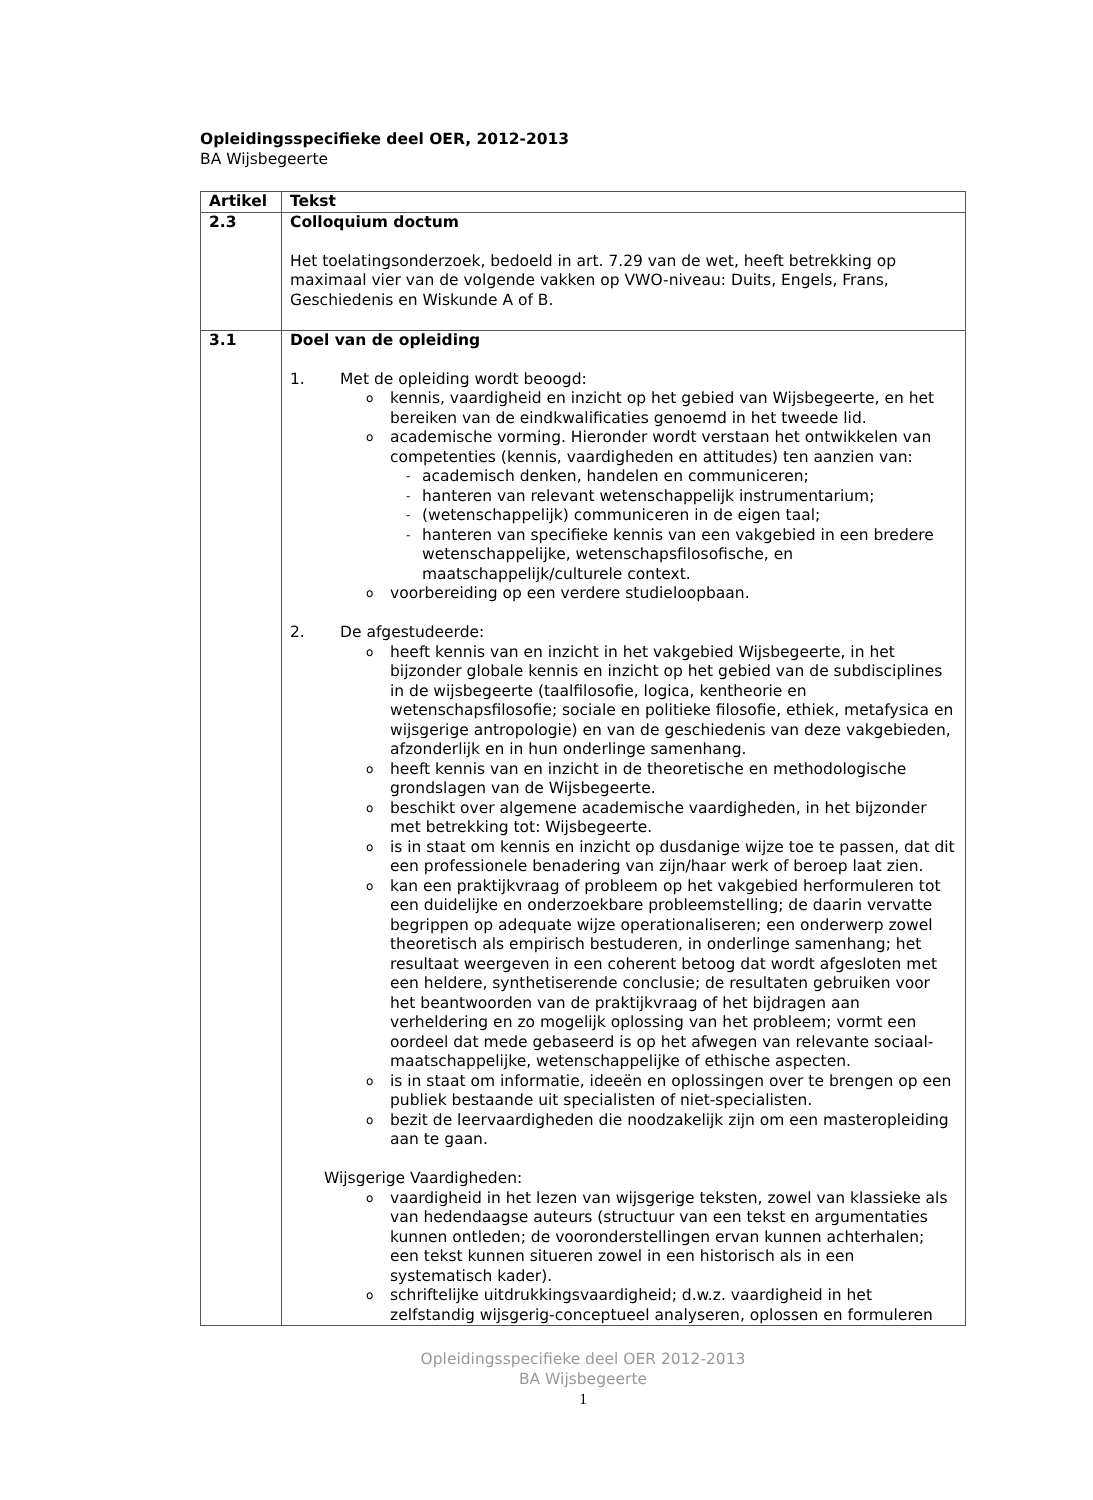Opleidingsspecifieke deel OER, 2012-2013
BA Wijsbegeerte
| Artikel | Tekst |
| --- | --- |
| 2.3 | Colloquium doctum Het toelatingsonderzoek, bedoeld in art. 7.29 van de wet, heeft betrekking op maximaal vier van de volgende vakken op VWO-niveau: Duits, Engels, Frans, Geschiedenis en Wiskunde A of B. |
| 3.1 | Doel van de opleiding 1. Met de opleiding wordt beoogd: o kennis, vaardigheid en inzicht op het gebied van Wijsbegeerte, en het bereiken van de eindkwalificaties genoemd in het tweede lid. o academische vorming. Hieronder wordt verstaan het ontwikkelen van competenties (kennis, vaardigheden en attitudes) ten aanzien van: - academisch denken, handelen en communiceren; - hanteren van relevant wetenschappelijk instrumentarium; - (wetenschappelijk) communiceren in de eigen taal; - hanteren van specifieke kennis van een vakgebied in een bredere wetenschappelijke, wetenschapsfilosofische, en maatschappelijk/culturele context. o voorbereiding op een verdere studieloopbaan. 2. De afgestudeerde: o heeft kennis van en inzicht in het vakgebied Wijsbegeerte, in het bijzonder globale kennis en inzicht op het gebied van de subdisciplines in de wijsbegeerte (taalfilosofie, logica, kentheorie en wetenschapsfilosofie; sociale en politieke filosofie, ethiek, metafysica en wijsgerige antropologie) en van de geschiedenis van deze vakgebieden, afzonderlijk en in hun onderlinge samenhang. o heeft kennis van en inzicht in de theoretische en methodologische grondslagen van de Wijsbegeerte. o beschikt over algemene academische vaardigheden, in het bijzonder met betrekking tot: Wijsbegeerte. o is in staat om kennis en inzicht op dusdanige wijze toe te passen, dat dit een professionele benadering van zijn/haar werk of beroep laat zien. o kan een praktijkvraag of probleem op het vakgebied herformuleren tot een duidelijke en onderzoekbare probleemstelling; de daarin vervatte begrippen op adequate wijze operationaliseren; een onderwerp zowel theoretisch als empirisch bestuderen, in onderlinge samenhang; het resultaat weergeven in een coherent betoog dat wordt afgesloten met een heldere, synthetiserende conclusie; de resultaten gebruiken voor het beantwoorden van de praktijkvraag of het bijdragen aan verheldering en zo mogelijk oplossing van het probleem; vormt een oordeel dat mede gebaseerd is op het afwegen van relevante sociaal-maatschappelijke, wetenschappelijke of ethische aspecten. o is in staat om informatie, ideeën en oplossingen over te brengen op een publiek bestaande uit specialisten of niet-specialisten. o bezit de leervaardigheden die noodzakelijk zijn om een masteropleiding aan te gaan. Wijsgerige Vaardigheden: o vaardigheid in het lezen van wijsgerige teksten, zowel van klassieke als van hedendaagse auteurs (structuur van een tekst en argumentaties kunnen ontleden; de vooronderstellingen ervan kunnen achterhalen; een tekst kunnen situeren zowel in een historisch als in een systematisch kader). o schriftelijke uitdrukkingsvaardigheid; d.w.z. vaardigheid in het zelfstandig wijsgerig-conceptueel analyseren, oplossen en formuleren |
Opleidingsspecifieke deel OER 2012-2013
BA Wijsbegeerte
1